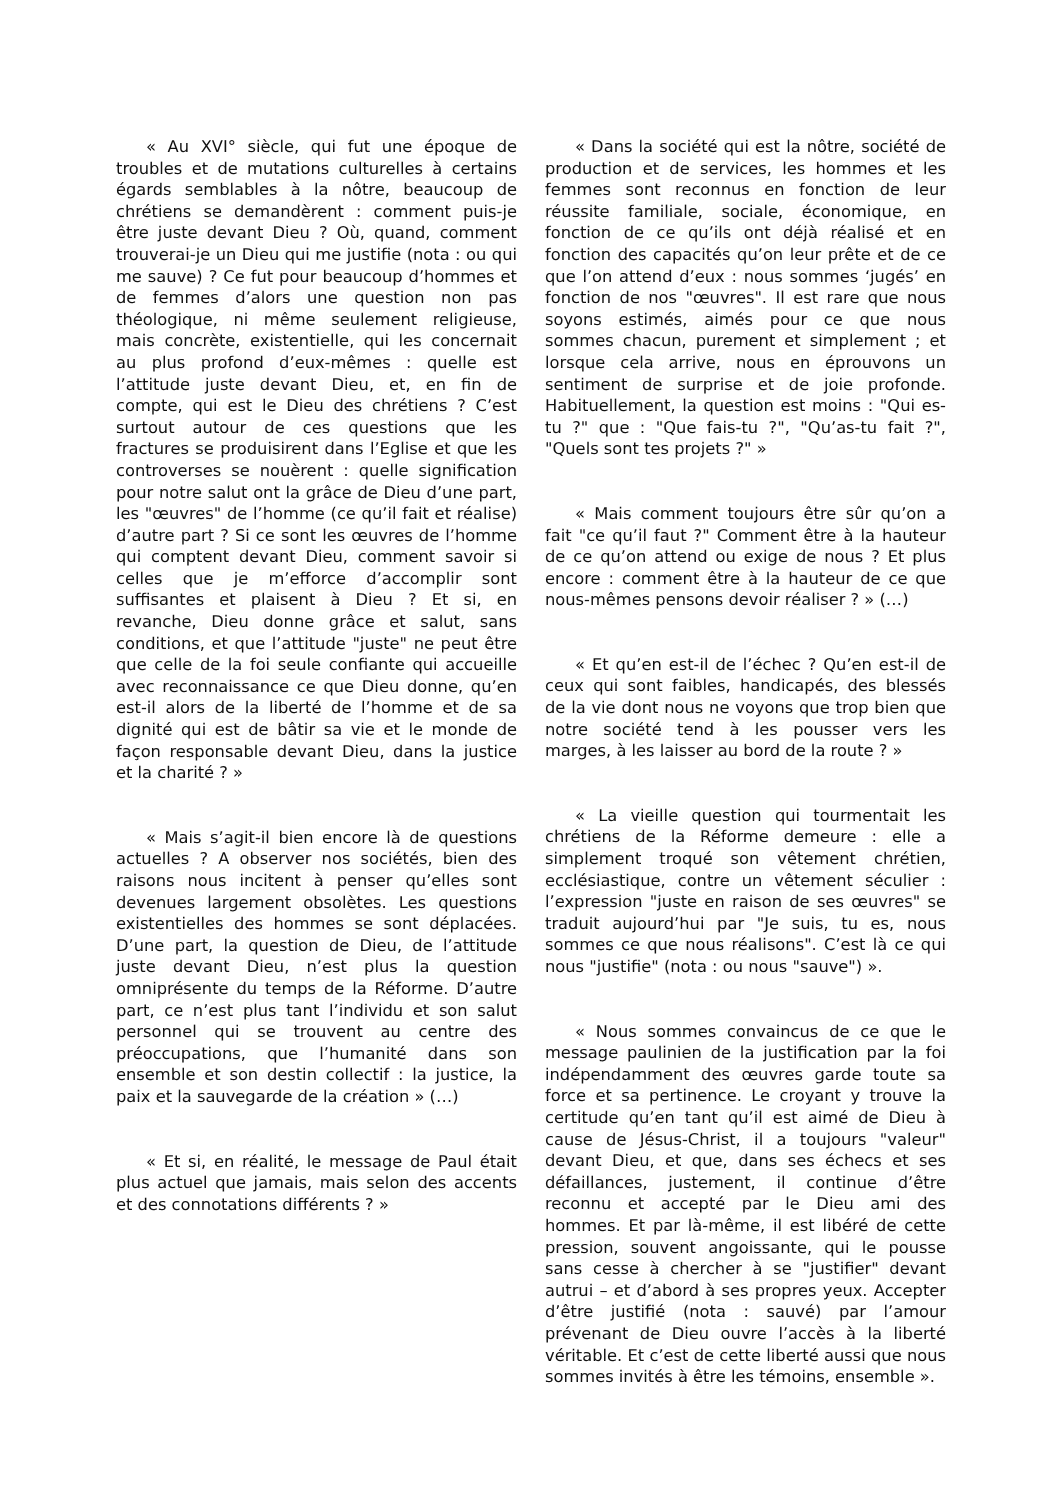« Au XVI° siècle, qui fut une époque de troubles et de mutations culturelles à certains égards semblables à la nôtre, beaucoup de chrétiens se demandèrent : comment puis-je être juste devant Dieu ? Où, quand, comment trouverai-je un Dieu qui me justifie (nota : ou qui me sauve) ? Ce fut pour beaucoup d’hommes et de femmes d’alors une question non pas théologique, ni même seulement religieuse, mais concrète, existentielle, qui les concernait au plus profond d’eux-mêmes : quelle est l’attitude juste devant Dieu, et, en fin de compte, qui est le Dieu des chrétiens ? C’est surtout autour de ces questions que les fractures se produisirent dans l’Eglise et que les controverses se nouèrent : quelle signification pour notre salut ont la grâce de Dieu d’une part, les "œuvres" de l’homme (ce qu’il fait et réalise) d’autre part ? Si ce sont les œuvres de l’homme qui comptent devant Dieu, comment savoir si celles que je m’efforce d’accomplir sont suffisantes et plaisent à Dieu ? Et si, en revanche, Dieu donne grâce et salut, sans conditions, et que l’attitude "juste" ne peut être que celle de la foi seule confiante qui accueille avec reconnaissance ce que Dieu donne, qu’en est-il alors de la liberté de l’homme et de sa dignité qui est de bâtir sa vie et le monde de façon responsable devant Dieu, dans la justice et la charité ? »
« Mais s’agit-il bien encore là de questions actuelles ? A observer nos sociétés, bien des raisons nous incitent à penser qu’elles sont devenues largement obsolètes. Les questions existentielles des hommes se sont déplacées. D’une part, la question de Dieu, de l’attitude juste devant Dieu, n’est plus la question omniprésente du temps de la Réforme. D’autre part, ce n’est plus tant l’individu et son salut personnel qui se trouvent au centre des préoccupations, que l’humanité dans son ensemble et son destin collectif : la justice, la paix et la sauvegarde de la création » (…)
« Et si, en réalité, le message de Paul était plus actuel que jamais, mais selon des accents et des connotations différents ? »
« Dans la société qui est la nôtre, société de production et de services, les hommes et les femmes sont reconnus en fonction de leur réussite familiale, sociale, économique, en fonction de ce qu’ils ont déjà réalisé et en fonction des capacités qu’on leur prête et de ce que l’on attend d’eux : nous sommes ‘jugés’ en fonction de nos "œuvres". Il est rare que nous soyons estimés, aimés pour ce que nous sommes chacun, purement et simplement ; et lorsque cela arrive, nous en éprouvons un sentiment de surprise et de joie profonde. Habituellement, la question est moins : "Qui es-tu ?" que : "Que fais-tu ?", "Qu’as-tu fait ?", "Quels sont tes projets ?" »
« Mais comment toujours être sûr qu’on a fait "ce qu’il faut ?" Comment être à la hauteur de ce qu’on attend ou exige de nous ? Et plus encore : comment être à la hauteur de ce que nous-mêmes pensons devoir réaliser ? » (…)
« Et qu’en est-il de l’échec ? Qu’en est-il de ceux qui sont faibles, handicapés, des blessés de la vie dont nous ne voyons que trop bien que notre société tend à les pousser vers les marges, à les laisser au bord de la route ? »
« La vieille question qui tourmentait les chrétiens de la Réforme demeure : elle a simplement troqué son vêtement chrétien, ecclésiastique, contre un vêtement séculier : l’expression "juste en raison de ses œuvres" se traduit aujourd’hui par "Je suis, tu es, nous sommes ce que nous réalisons". C’est là ce qui nous "justifie" (nota : ou nous "sauve") ».
« Nous sommes convaincus de ce que le message paulinien de la justification par la foi indépendamment des œuvres garde toute sa force et sa pertinence. Le croyant y trouve la certitude qu’en tant qu’il est aimé de Dieu à cause de Jésus-Christ, il a toujours "valeur" devant Dieu, et que, dans ses échecs et ses défaillances, justement, il continue d’être reconnu et accepté par le Dieu ami des hommes. Et par là-même, il est libéré de cette pression, souvent angoissante, qui le pousse sans cesse à chercher à se "justifier" devant autrui – et d’abord à ses propres yeux. Accepter d’être justifié (nota : sauvé) par l’amour prévenant de Dieu ouvre l’accès à la liberté véritable. Et c’est de cette liberté aussi que nous sommes invités à être les témoins, ensemble ».